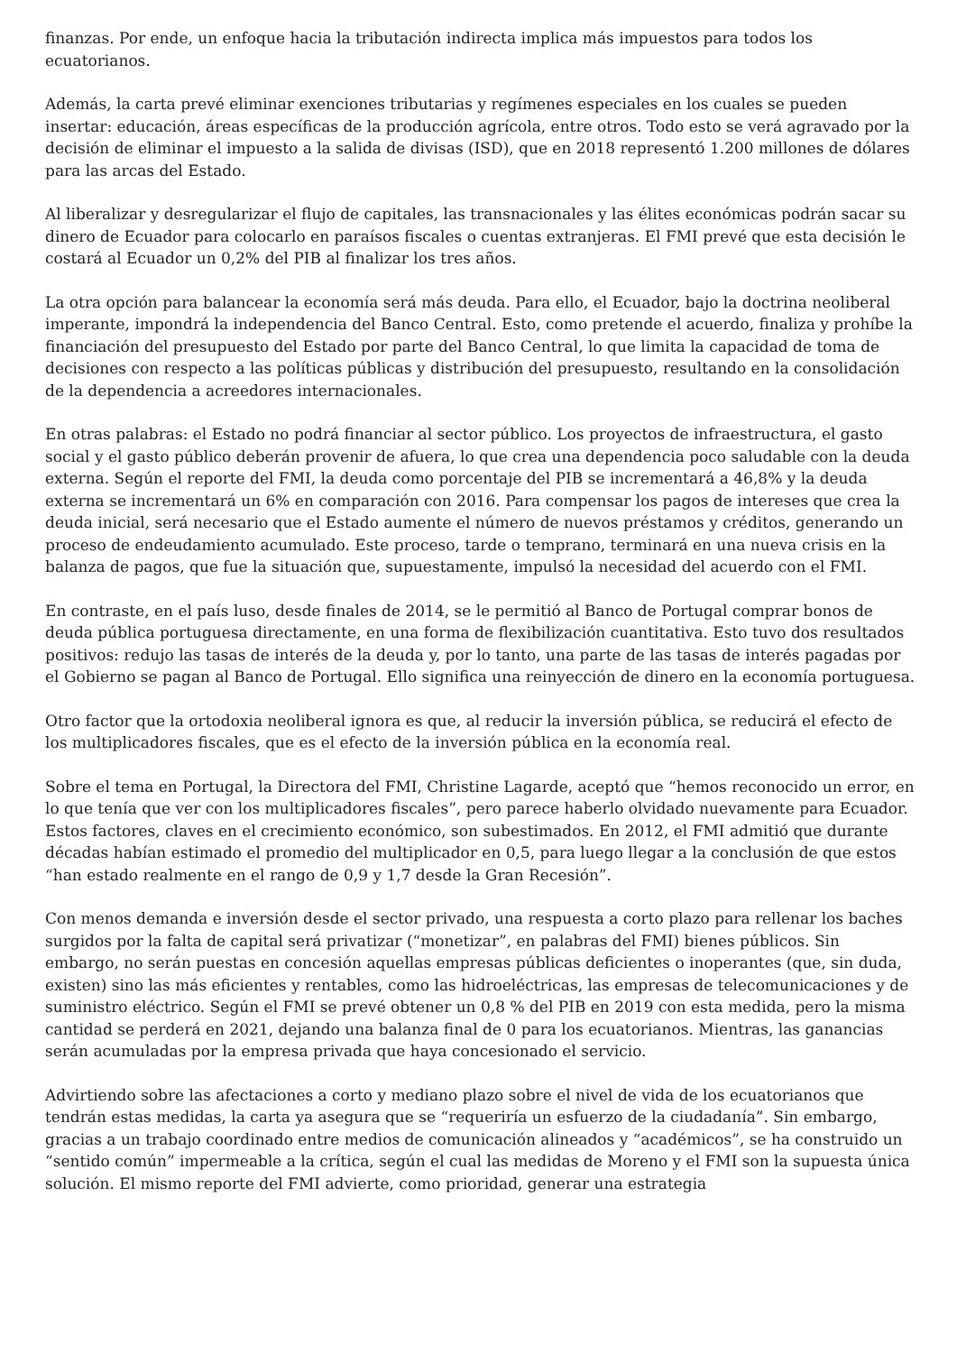finanzas. Por ende, un enfoque hacia la tributación indirecta implica más impuestos para todos los ecuatorianos.
Además, la carta prevé eliminar exenciones tributarias y regímenes especiales en los cuales se pueden insertar: educación, áreas específicas de la producción agrícola, entre otros. Todo esto se verá agravado por la decisión de eliminar el impuesto a la salida de divisas (ISD), que en 2018 representó 1.200 millones de dólares para las arcas del Estado.
Al liberalizar y desregularizar el flujo de capitales, las transnacionales y las élites económicas podrán sacar su dinero de Ecuador para colocarlo en paraísos fiscales o cuentas extranjeras. El FMI prevé que esta decisión le costará al Ecuador un 0,2% del PIB al finalizar los tres años.
La otra opción para balancear la economía será más deuda. Para ello, el Ecuador, bajo la doctrina neoliberal imperante, impondrá la independencia del Banco Central. Esto, como pretende el acuerdo, finaliza y prohíbe la financiación del presupuesto del Estado por parte del Banco Central, lo que limita la capacidad de toma de decisiones con respecto a las políticas públicas y distribución del presupuesto, resultando en la consolidación de la dependencia a acreedores internacionales.
En otras palabras: el Estado no podrá financiar al sector público. Los proyectos de infraestructura, el gasto social y el gasto público deberán provenir de afuera, lo que crea una dependencia poco saludable con la deuda externa. Según el reporte del FMI, la deuda como porcentaje del PIB se incrementará a 46,8% y la deuda externa se incrementará un 6% en comparación con 2016. Para compensar los pagos de intereses que crea la deuda inicial, será necesario que el Estado aumente el número de nuevos préstamos y créditos, generando un proceso de endeudamiento acumulado. Este proceso, tarde o temprano, terminará en una nueva crisis en la balanza de pagos, que fue la situación que, supuestamente, impulsó la necesidad del acuerdo con el FMI.
En contraste, en el país luso, desde finales de 2014, se le permitió al Banco de Portugal comprar bonos de deuda pública portuguesa directamente, en una forma de flexibilización cuantitativa. Esto tuvo dos resultados positivos: redujo las tasas de interés de la deuda y, por lo tanto, una parte de las tasas de interés pagadas por el Gobierno se pagan al Banco de Portugal. Ello significa una reinyección de dinero en la economía portuguesa.
Otro factor que la ortodoxia neoliberal ignora es que, al reducir la inversión pública, se reducirá el efecto de los multiplicadores fiscales, que es el efecto de la inversión pública en la economía real.
Sobre el tema en Portugal, la Directora del FMI, Christine Lagarde, aceptó que “hemos reconocido un error, en lo que tenía que ver con los multiplicadores fiscales”, pero parece haberlo olvidado nuevamente para Ecuador. Estos factores, claves en el crecimiento económico, son subestimados. En 2012, el FMI admitió que durante décadas habían estimado el promedio del multiplicador en 0,5, para luego llegar a la conclusión de que estos “han estado realmente en el rango de 0,9 y 1,7 desde la Gran Recesión”.
Con menos demanda e inversión desde el sector privado, una respuesta a corto plazo para rellenar los baches surgidos por la falta de capital será privatizar (“monetizar”, en palabras del FMI) bienes públicos. Sin embargo, no serán puestas en concesión aquellas empresas públicas deficientes o inoperantes (que, sin duda, existen) sino las más eficientes y rentables, como las hidroeléctricas, las empresas de telecomunicaciones y de suministro eléctrico. Según el FMI se prevé obtener un 0,8 % del PIB en 2019 con esta medida, pero la misma cantidad se perderá en 2021, dejando una balanza final de 0 para los ecuatorianos. Mientras, las ganancias serán acumuladas por la empresa privada que haya concesionado el servicio.
Advirtiendo sobre las afectaciones a corto y mediano plazo sobre el nivel de vida de los ecuatorianos que tendrán estas medidas, la carta ya asegura que se “requeriría un esfuerzo de la ciudadanía”. Sin embargo, gracias a un trabajo coordinado entre medios de comunicación alineados y “académicos”, se ha construido un “sentido común” impermeable a la crítica, según el cual las medidas de Moreno y el FMI son la supuesta única solución. El mismo reporte del FMI advierte, como prioridad, generar una estrategia